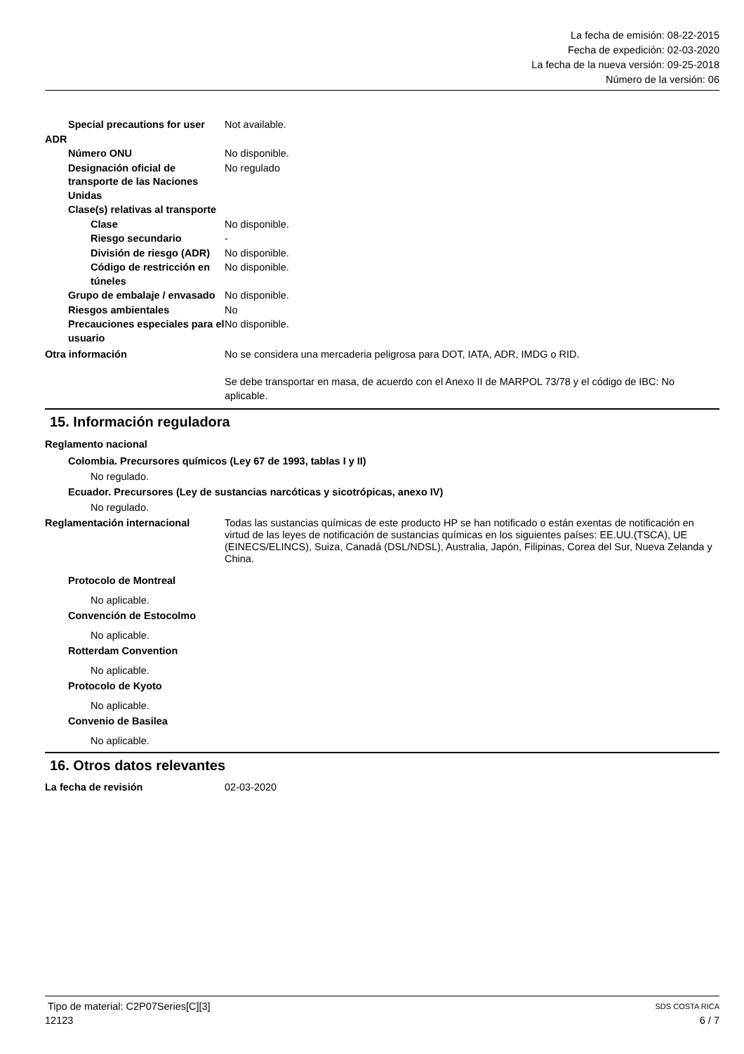La fecha de emisión: 08-22-2015
Fecha de expedición: 02-03-2020
La fecha de la nueva versión: 09-25-2018
Número de la versión: 06
Special precautions for user
Not available.
ADR
Número ONU No disponible.
Designación oficial de transporte de las Naciones Unidas
No regulado
Clase(s) relativas al transporte
Clase No disponible.
Riesgo secundario -
División de riesgo (ADR)
No disponible.
Código de restricción en túneles
No disponible.
Grupo de embalaje / envasado
No disponible.
Riesgos ambientales No
Precauciones especiales para el usuario
No disponible.
Otra información No se considera una mercaderia peligrosa para DOT, IATA, ADR, IMDG o RID.
Se debe transportar en masa, de acuerdo con el Anexo II de MARPOL 73/78 y el código de IBC: No aplicable.
15. Información reguladora
Reglamento nacional
Colombia. Precursores químicos (Ley 67 de 1993, tablas I y II)
No regulado.
Ecuador. Precursores (Ley de sustancias narcóticas y sicotrópicas, anexo IV)
No regulado.
Reglamentación internacional Todas las sustancias químicas de este producto HP se han notificado o están exentas de notificación en virtud de las leyes de notificación de sustancias químicas en los siguientes países: EE.UU.(TSCA), UE (EINECS/ELINCS), Suiza, Canadá (DSL/NDSL), Australia, Japón, Filipinas, Corea del Sur, Nueva Zelanda y China.
Protocolo de Montreal
No aplicable.
Convención de Estocolmo
No aplicable.
Rotterdam Convention
No aplicable.
Protocolo de Kyoto
No aplicable.
Convenio de Basilea
No aplicable.
16. Otros datos relevantes
La fecha de revisión 02-03-2020
Tipo de material: C2P07Series[C][3] SDS COSTA RICA
12123 6 / 7